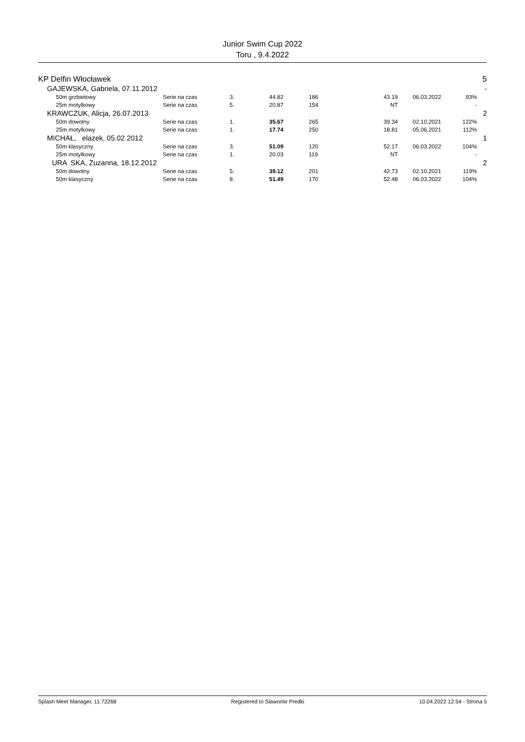Junior Swim Cup 2022
Toru , 9.4.2022
| KP Delfin Włocławek | | | | | | | | 5 |
| GAJEWSKA, Gabriela, 07.11.2012 | | | | | | | | - |
| 50m grzbietowy | Serie na czas | 3. | 44.82 | 186 | 43.19 | 06.03.2022 | 93% | |
| 25m motylkowy | Serie na czas | 5. | 20.87 | 154 | NT | | - | |
| KRAWCZUK, Alicja, 26.07.2013 | | | | | | | | 2 |
| 50m dowolny | Serie na czas | 1. | 35.67 | 265 | 39.34 | 02.10.2021 | 122% | |
| 25m motylkowy | Serie na czas | 1. | 17.74 | 250 | 18.81 | 05.06.2021 | 112% | |
| MICHAŁ, elazek, 05.02.2012 | | | | | | | | 1 |
| 50m klasyczny | Serie na czas | 3. | 51.09 | 120 | 52.17 | 06.03.2022 | 104% | |
| 25m motylkowy | Serie na czas | 1. | 20.03 | 119 | NT | | - | |
| URA SKA, Zuzanna, 18.12.2012 | | | | | | | | 2 |
| 50m dowolny | Serie na czas | 5. | 39.12 | 201 | 42.73 | 02.10.2021 | 119% | |
| 50m klasyczny | Serie na czas | 8. | 51.49 | 170 | 52.48 | 06.03.2022 | 104% | |
Splash Meet Manager, 11.72268 Registered to Slawomir Predki 10.04.2022 12:54 - Strona 5